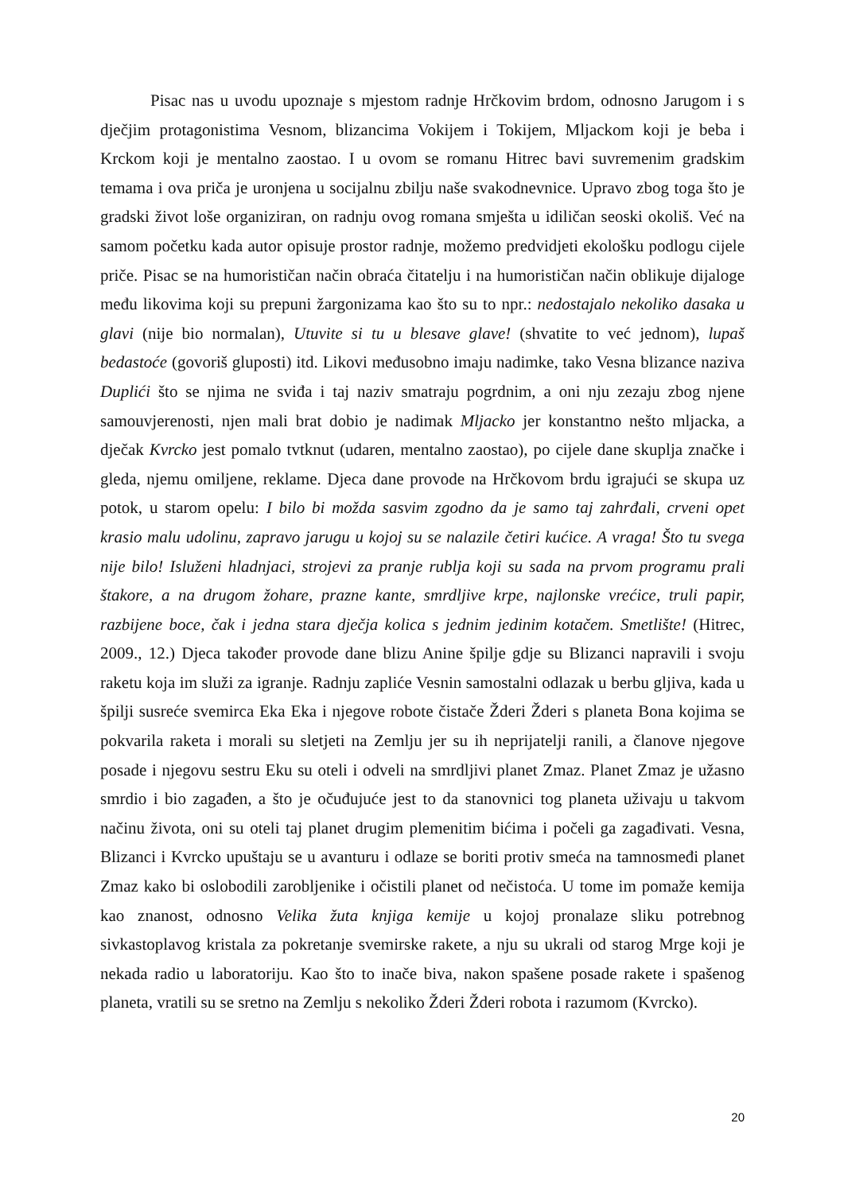Pisac nas u uvodu upoznaje s mjestom radnje Hrčkovim brdom, odnosno Jarugom i s dječjim protagonistima Vesnom, blizancima Vokijem i Tokijem, Mljackom koji je beba i Krckom koji je mentalno zaostao. I u ovom se romanu Hitrec bavi suvremenim gradskim temama i ova priča je uronjena u socijalnu zbilju naše svakodnevnice. Upravo zbog toga što je gradski život loše organiziran, on radnju ovog romana smješta u idiličan seoski okoliš. Već na samom početku kada autor opisuje prostor radnje, možemo predvidjeti ekološku podlogu cijele priče. Pisac se na humorističan način obraća čitatelju i na humorističan način oblikuje dijaloge među likovima koji su prepuni žargonizama kao što su to npr.: nedostajalo nekoliko dasaka u glavi (nije bio normalan), Utuvite si tu u blesave glave! (shvatite to već jednom), lupaš bedastoće (govoriš gluposti) itd. Likovi međusobno imaju nadimke, tako Vesna blizance naziva Duplići što se njima ne sviđa i taj naziv smatraju pogrdnim, a oni nju zezaju zbog njene samouvjerenosti, njen mali brat dobio je nadimak Mljacko jer konstantno nešto mljacka, a dječak Kvrcko jest pomalo tvtknut (udaren, mentalno zaostao), po cijele dane skuplja značke i gleda, njemu omiljene, reklame. Djeca dane provode na Hrčkovom brdu igrajući se skupa uz potok, u starom opelu: I bilo bi možda sasvim zgodno da je samo taj zahrđali, crveni opet krasio malu udolinu, zapravo jarugu u kojoj su se nalazile četiri kućice. A vraga! Što tu svega nije bilo! Isluženi hladnjaci, strojevi za pranje rublja koji su sada na prvom programu prali štakore, a na drugom žohare, prazne kante, smrdljive krpe, najlonske vrećice, truli papir, razbijene boce, čak i jedna stara dječja kolica s jednim jedinim kotačem. Smetlište! (Hitrec, 2009., 12.) Djeca također provode dane blizu Anine špilje gdje su Blizanci napravili i svoju raketu koja im služi za igranje. Radnju zapliće Vesnin samostalni odlazak u berbu gljiva, kada u špilji susreće svemirca Eka Eka i njegove robote čistače Žderi Žderi s planeta Bona kojima se pokvarila raketa i morali su sletjeti na Zemlju jer su ih neprijatelji ranili, a članove njegove posade i njegovu sestru Eku su oteli i odveli na smrdljivi planet Zmaz. Planet Zmaz je užasno smrdio i bio zagađen, a što je očuđujuće jest to da stanovnici tog planeta uživaju u takvom načinu života, oni su oteli taj planet drugim plemenitim bićima i počeli ga zagađivati. Vesna, Blizanci i Kvrcko upuštaju se u avanturu i odlaze se boriti protiv smeća na tamnosmeđi planet Zmaz kako bi oslobodili zarobljenike i očistili planet od nečistoća. U tome im pomaže kemija kao znanost, odnosno Velika žuta knjiga kemije u kojoj pronalaze sliku potrebnog sivkastoplavog kristala za pokretanje svemirske rakete, a nju su ukrali od starog Mrge koji je nekada radio u laboratoriju. Kao što to inače biva, nakon spašene posade rakete i spašenog planeta, vratili su se sretno na Zemlju s nekoliko Žderi Žderi robota i razumom (Kvrcko).
20